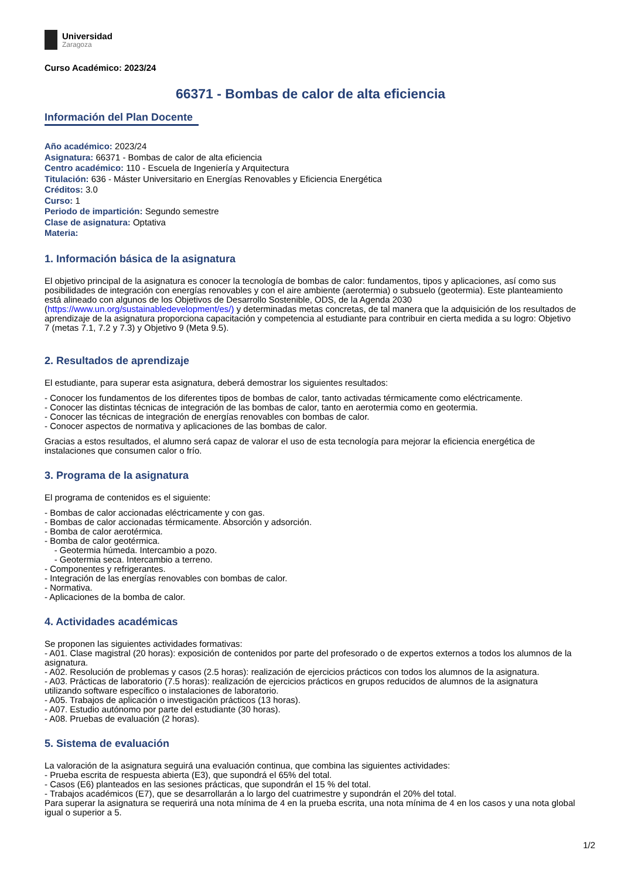Universidad
Zaragoza
Curso Académico: 2023/24
66371 - Bombas de calor de alta eficiencia
Información del Plan Docente
Año académico: 2023/24
Asignatura: 66371 - Bombas de calor de alta eficiencia
Centro académico: 110 - Escuela de Ingeniería y Arquitectura
Titulación: 636 - Máster Universitario en Energías Renovables y Eficiencia Energética
Créditos: 3.0
Curso: 1
Periodo de impartición: Segundo semestre
Clase de asignatura: Optativa
Materia:
1. Información básica de la asignatura
El objetivo principal de la asignatura es conocer la tecnología de bombas de calor: fundamentos, tipos y aplicaciones, así como sus posibilidades de integración con energías renovables y con el aire ambiente (aerotermia) o subsuelo (geotermia). Este planteamiento está alineado con algunos de los Objetivos de Desarrollo Sostenible, ODS, de la Agenda 2030 (https://www.un.org/sustainabledevelopment/es/) y determinadas metas concretas, de tal manera que la adquisición de los resultados de aprendizaje de la asignatura proporciona capacitación y competencia al estudiante para contribuir en cierta medida a su logro: Objetivo 7 (metas 7.1, 7.2 y 7.3) y Objetivo 9 (Meta 9.5).
2. Resultados de aprendizaje
El estudiante, para superar esta asignatura, deberá demostrar los siguientes resultados:
- Conocer los fundamentos de los diferentes tipos de bombas de calor, tanto activadas térmicamente como eléctricamente.
- Conocer las distintas técnicas de integración de las bombas de calor, tanto en aerotermia como en geotermia.
- Conocer las técnicas de integración de energías renovables con bombas de calor.
- Conocer aspectos de normativa y aplicaciones de las bombas de calor.
Gracias a estos resultados, el alumno será capaz de valorar el uso de esta tecnología para mejorar la eficiencia energética de instalaciones que consumen calor o frío.
3. Programa de la asignatura
El programa de contenidos es el siguiente:
- Bombas de calor accionadas eléctricamente y con gas.
- Bombas de calor accionadas térmicamente. Absorción y adsorción.
- Bomba de calor aerotérmica.
- Bomba de calor geotérmica.
- Geotermia húmeda. Intercambio a pozo.
- Geotermia seca. Intercambio a terreno.
- Componentes y refrigerantes.
- Integración de las energías renovables con bombas de calor.
- Normativa.
- Aplicaciones de la bomba de calor.
4. Actividades académicas
Se proponen las siguientes actividades formativas:
- A01. Clase magistral (20 horas): exposición de contenidos por parte del profesorado o de expertos externos a todos los alumnos de la asignatura.
- A02. Resolución de problemas y casos (2.5 horas): realización de ejercicios prácticos con todos los alumnos de la asignatura.
- A03. Prácticas de laboratorio (7.5 horas): realización de ejercicios prácticos en grupos reducidos de alumnos de la asignatura utilizando software específico o instalaciones de laboratorio.
- A05. Trabajos de aplicación o investigación prácticos (13 horas).
- A07. Estudio autónomo por parte del estudiante (30 horas).
- A08. Pruebas de evaluación (2 horas).
5. Sistema de evaluación
La valoración de la asignatura seguirá una evaluación continua, que combina las siguientes actividades:
- Prueba escrita de respuesta abierta (E3), que supondrá el 65% del total.
- Casos (E6) planteados en las sesiones prácticas, que supondrán el 15 % del total.
- Trabajos académicos (E7), que se desarrollarán a lo largo del cuatrimestre y supondrán el 20% del total.
Para superar la asignatura se requerirá una nota mínima de 4 en la prueba escrita, una nota mínima de 4 en los casos y una nota global igual o superior a 5.
1/2